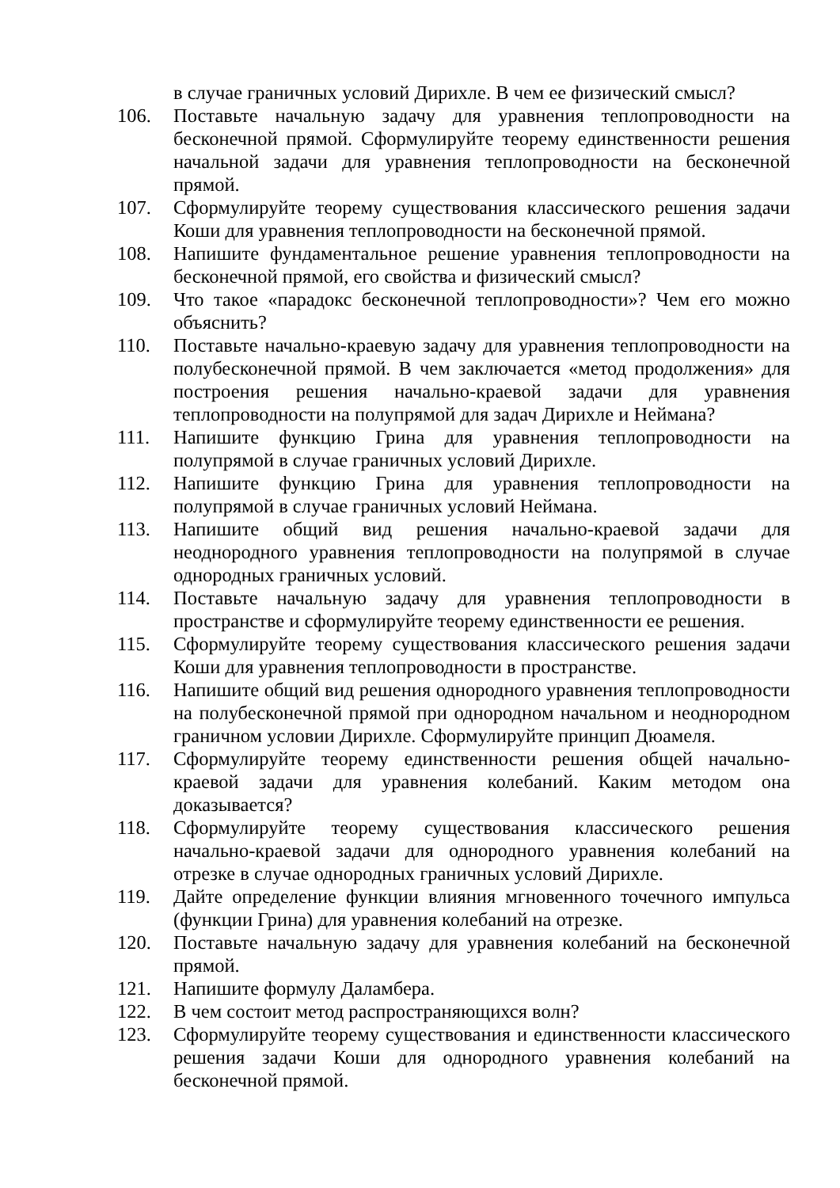в случае граничных условий Дирихле. В чем ее физический смысл?
106. Поставьте начальную задачу для уравнения теплопроводности на бесконечной прямой. Сформулируйте теорему единственности решения начальной задачи для уравнения теплопроводности на бесконечной прямой.
107. Сформулируйте теорему существования классического решения задачи Коши для уравнения теплопроводности на бесконечной прямой.
108. Напишите фундаментальное решение уравнения теплопроводности на бесконечной прямой, его свойства и физический смысл?
109. Что такое «парадокс бесконечной теплопроводности»? Чем его можно объяснить?
110. Поставьте начально-краевую задачу для уравнения теплопроводности на полубесконечной прямой. В чем заключается «метод продолжения» для построения решения начально-краевой задачи для уравнения теплопроводности на полупрямой для задач Дирихле и Неймана?
111. Напишите функцию Грина для уравнения теплопроводности на полупрямой в случае граничных условий Дирихле.
112. Напишите функцию Грина для уравнения теплопроводности на полупрямой в случае граничных условий Неймана.
113. Напишите общий вид решения начально-краевой задачи для неоднородного уравнения теплопроводности на полупрямой в случае однородных граничных условий.
114. Поставьте начальную задачу для уравнения теплопроводности в пространстве и сформулируйте теорему единственности ее решения.
115. Сформулируйте теорему существования классического решения задачи Коши для уравнения теплопроводности в пространстве.
116. Напишите общий вид решения однородного уравнения теплопроводности на полубесконечной прямой при однородном начальном и неоднородном граничном условии Дирихле. Сформулируйте принцип Дюамеля.
117. Сформулируйте теорему единственности решения общей начально-краевой задачи для уравнения колебаний. Каким методом она доказывается?
118. Сформулируйте теорему существования классического решения начально-краевой задачи для однородного уравнения колебаний на отрезке в случае однородных граничных условий Дирихле.
119. Дайте определение функции влияния мгновенного точечного импульса (функции Грина) для уравнения колебаний на отрезке.
120. Поставьте начальную задачу для уравнения колебаний на бесконечной прямой.
121. Напишите формулу Даламбера.
122. В чем состоит метод распространяющихся волн?
123. Сформулируйте теорему существования и единственности классического решения задачи Коши для однородного уравнения колебаний на бесконечной прямой.